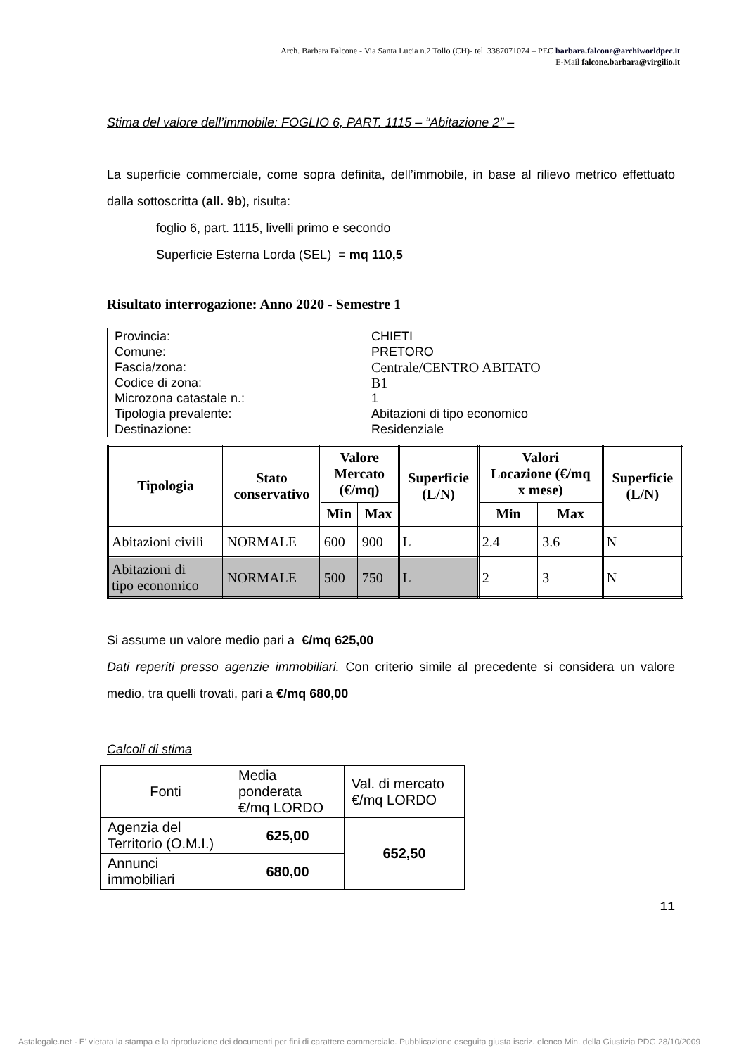Arch. Barbara Falcone - Via Santa Lucia n.2 Tollo (CH)- tel. 3387071074 – PEC barbara.falcone@archiworldpec.it
E-Mail falcone.barbara@virgilio.it
Stima del valore dell’immobile: FOGLIO 6, PART. 1115 – “Abitazione 2” –
La superficie commerciale, come sopra definita, dell’immobile, in base al rilievo metrico effettuato dalla sottoscritta (all. 9b), risulta:
foglio 6, part. 1115, livelli primo e secondo
Superficie Esterna Lorda (SEL) = mq 110,5
Risultato interrogazione: Anno 2020 - Semestre 1
| Provincia: | CHIETI |
| Comune: | PRETORO |
| Fascia/zona: | Centrale/CENTRO ABITATO |
| Codice di zona: | B1 |
| Microzona catastale n.: | 1 |
| Tipologia prevalente: | Abitazioni di tipo economico |
| Destinazione: | Residenziale |
| Tipologia | Stato conservativo | Valore Mercato (€/mq) | | Superficie (L/N) | Valori Locazione (€/mq x mese) | | Superficie (L/N) |
| --- | --- | --- | --- | --- | --- | --- | --- |
| | | Min | Max | | Min | Max | |
| Abitazioni civili | NORMALE | 600 | 900 | L | 2.4 | 3.6 | N |
| Abitazioni di tipo economico | NORMALE | 500 | 750 | L | 2 | 3 | N |
Si assume un valore medio pari a €/mq 625,00
Dati reperiti presso agenzie immobiliari. Con criterio simile al precedente si considera un valore medio, tra quelli trovati, pari a €/mq 680,00
Calcoli di stima
| Fonti | Media ponderata €/mq LORDO | Val. di mercato €/mq LORDO |
| Agenzia del Territorio (O.M.I.) | 625,00 | 652,50 |
| Annunci immobiliari | 680,00 | |
11
Astalegale.net - E' vietata la stampa e la riproduzione dei documenti per fini di carattere commerciale. Pubblicazione eseguita giusta iscriz. elenco Min. della Giustizia PDG 28/10/2009